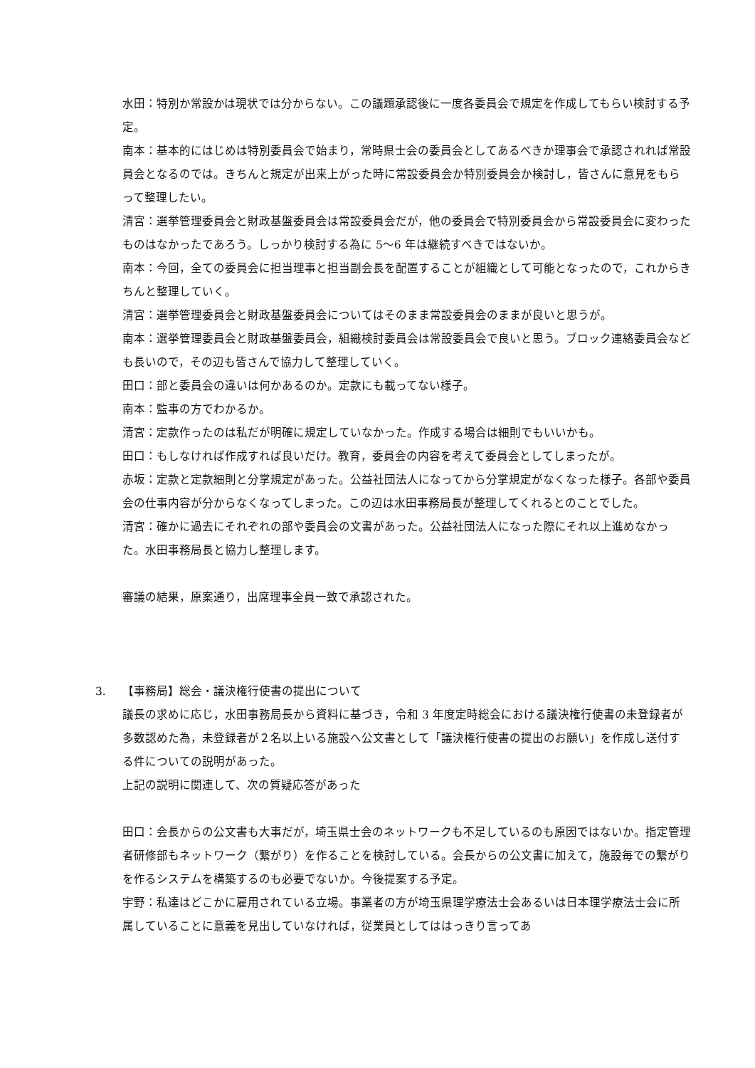水田：特別か常設かは現状では分からない。この議題承認後に一度各委員会で規定を作成してもらい検討する予定。
南本：基本的にはじめは特別委員会で始まり，常時県士会の委員会としてあるべきか理事会で承認されれば常設員会となるのでは。きちんと規定が出来上がった時に常設委員会か特別委員会か検討し，皆さんに意見をもらって整理したい。
清宮：選挙管理委員会と財政基盤委員会は常設委員会だが，他の委員会で特別委員会から常設委員会に変わったものはなかったであろう。しっかり検討する為に 5〜6 年は継続すべきではないか。
南本：今回，全ての委員会に担当理事と担当副会長を配置することが組織として可能となったので，これからきちんと整理していく。
清宮：選挙管理委員会と財政基盤委員会についてはそのまま常設委員会のままが良いと思うが。
南本：選挙管理委員会と財政基盤委員会，組織検討委員会は常設委員会で良いと思う。ブロック連絡委員会なども長いので，その辺も皆さんで協力して整理していく。
田口：部と委員会の違いは何かあるのか。定款にも載ってない様子。
南本：監事の方でわかるか。
清宮：定款作ったのは私だが明確に規定していなかった。作成する場合は細則でもいいかも。
田口：もしなければ作成すれば良いだけ。教育，委員会の内容を考えて委員会としてしまったが。
赤坂：定款と定款細則と分掌規定があった。公益社団法人になってから分掌規定がなくなった様子。各部や委員会の仕事内容が分からなくなってしまった。この辺は水田事務局長が整理してくれるとのことでした。
清宮：確かに過去にそれぞれの部や委員会の文書があった。公益社団法人になった際にそれ以上進めなかった。水田事務局長と協力し整理します。
審議の結果，原案通り，出席理事全員一致で承認された。
3. 【事務局】総会・議決権行使書の提出について
議長の求めに応じ，水田事務局長から資料に基づき，令和 3 年度定時総会における議決権行使書の未登録者が多数認めた為，未登録者が２名以上いる施設へ公文書として「議決権行使書の提出のお願い」を作成し送付する件についての説明があった。
上記の説明に関連して、次の質疑応答があった
田口：会長からの公文書も大事だが，埼玉県士会のネットワークも不足しているのも原因ではないか。指定管理者研修部もネットワーク（繋がり）を作ることを検討している。会長からの公文書に加えて，施設毎での繋がりを作るシステムを構築するのも必要でないか。今後提案する予定。
宇野：私達はどこかに雇用されている立場。事業者の方が埼玉県理学療法士会あるいは日本理学療法士会に所属していることに意義を見出していなければ，従業員としてははっきり言ってあ